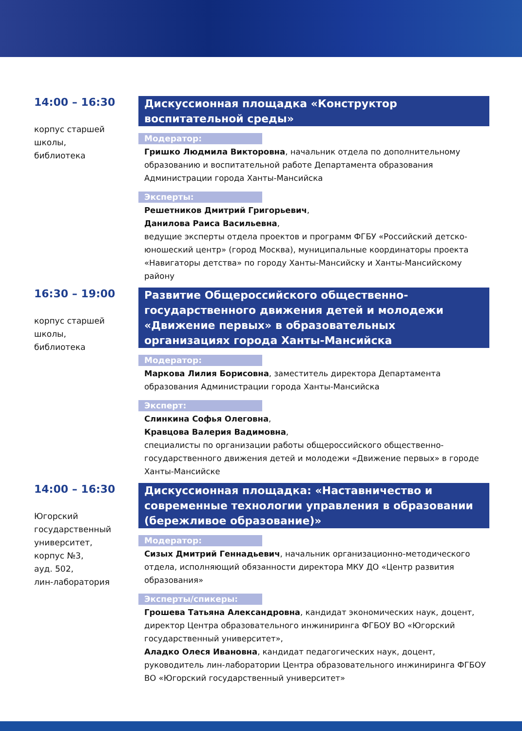14:00 – 16:30
корпус старшей
школы,
библиотека
Дискуссионная площадка «Конструктор воспитательной среды»
Модератор:
Гришко Людмила Викторовна, начальник отдела по дополнительному образованию и воспитательной работе Департамента образования Администрации города Ханты-Мансийска
Эксперты:
Решетников Дмитрий Григорьевич,
Данилова Раиса Васильевна,
ведущие эксперты отдела проектов и программ ФГБУ «Российский детско-юношеский центр» (город Москва), муниципальные координаторы проекта «Навигаторы детства» по городу Ханты-Мансийску и Ханты-Мансийскому району
16:30 – 19:00
корпус старшей
школы,
библиотека
Развитие Общероссийского общественно-государственного движения детей и молодежи «Движение первых» в образовательных организациях города Ханты-Мансийска
Модератор:
Маркова Лилия Борисовна, заместитель директора Департамента образования Администрации города Ханты-Мансийска
Эксперт:
Слинкина Софья Олеговна,
Кравцова Валерия Вадимовна,
специалисты по организации работы общероссийского общественно-государственного движения детей и молодежи «Движение первых» в городе Ханты-Мансийске
14:00 – 16:30
Югорский
государственный
университет,
корпус №3,
ауд. 502,
лин-лаборатория
Дискуссионная площадка: «Наставничество и современные технологии управления в образовании (бережливое образование)»
Модератор:
Сизых Дмитрий Геннадьевич, начальник организационно-методического отдела, исполняющий обязанности директора МКУ ДО «Центр развития образования»
Эксперты/спикеры:
Грошева Татьяна Александровна, кандидат экономических наук, доцент, директор Центра образовательного инжиниринга ФГБОУ ВО «Югорский государственный университет»,
Аладко Олеся Ивановна, кандидат педагогических наук, доцент, руководитель лин-лаборатории Центра образовательного инжиниринга ФГБОУ ВО «Югорский государственный университет»